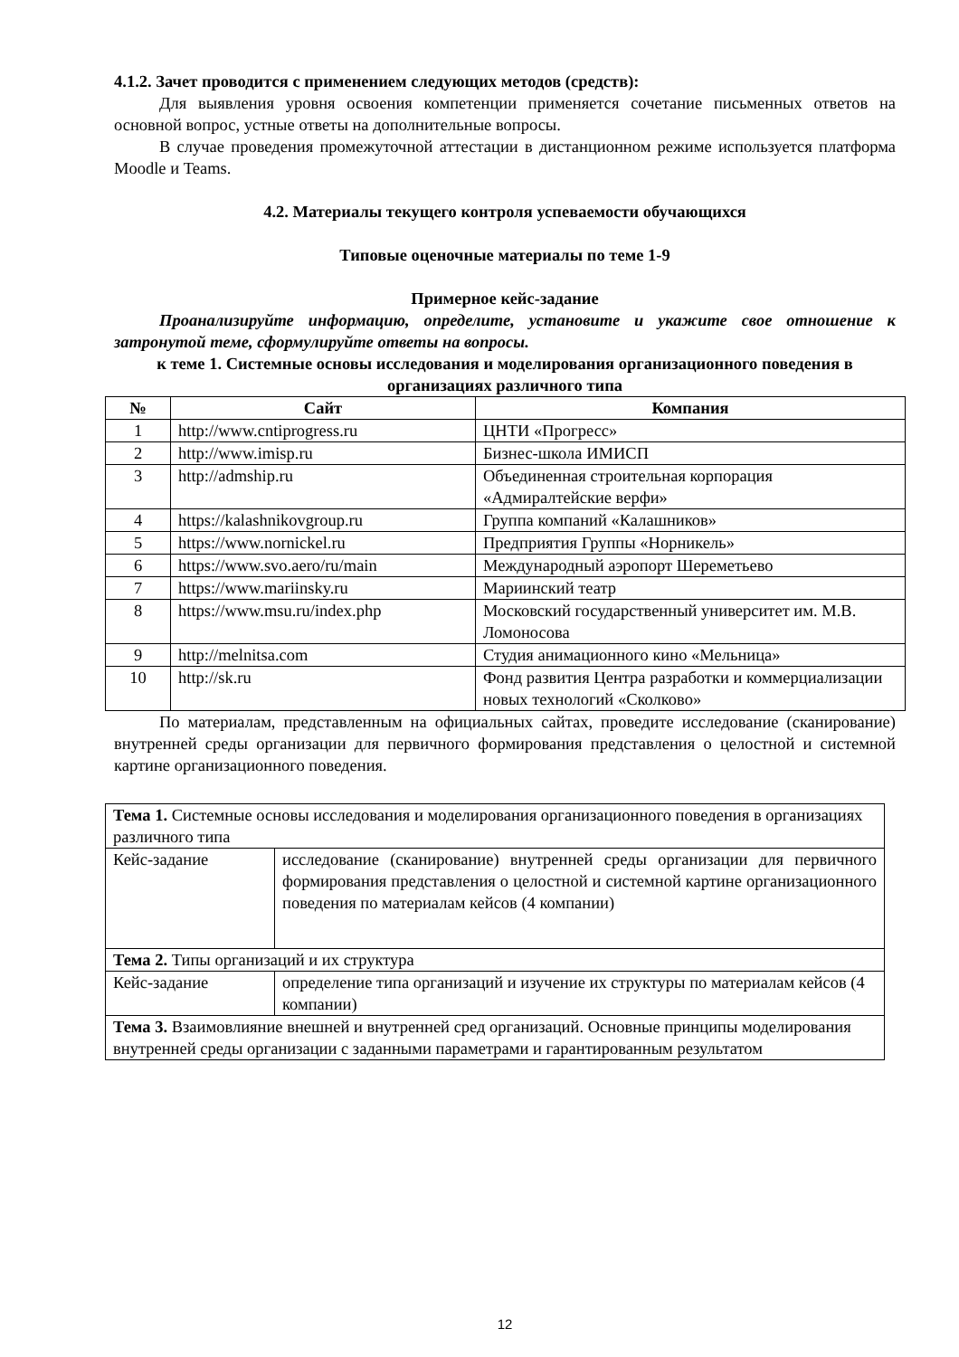4.1.2. Зачет проводится с применением следующих методов (средств):
Для выявления уровня освоения компетенции применяется сочетание письменных ответов на основной вопрос, устные ответы на дополнительные вопросы.
В случае проведения промежуточной аттестации в дистанционном режиме используется платформа Moodle и Teams.
4.2. Материалы текущего контроля успеваемости обучающихся
Типовые оценочные материалы по теме 1-9
Примерное кейс-задание
Проанализируйте информацию, определите, установите и укажите свое отношение к затронутой теме, сформулируйте ответы на вопросы.
к теме 1. Системные основы исследования и моделирования организационного поведения в организациях различного типа
| № | Сайт | Компания |
| --- | --- | --- |
| 1 | http://www.cntiprogress.ru | ЦНТИ «Прогресс» |
| 2 | http://www.imisp.ru | Бизнес-школа ИМИСП |
| 3 | http://admship.ru | Объединенная строительная корпорация «Адмиралтейские верфи» |
| 4 | https://kalashnikovgroup.ru | Группа компаний «Калашников» |
| 5 | https://www.nornickel.ru | Предприятия Группы «Норникель» |
| 6 | https://www.svo.aero/ru/main | Международный аэропорт Шереметьево |
| 7 | https://www.mariinsky.ru | Мариинский театр |
| 8 | https://www.msu.ru/index.php | Московский государственный университет им. М.В. Ломоносова |
| 9 | http://melnitsa.com | Студия анимационного кино «Мельница» |
| 10 | http://sk.ru | Фонд развития Центра разработки и коммерциализации новых технологий «Сколково» |
По материалам, представленным на официальных сайтах, проведите исследование (сканирование) внутренней среды организации для первичного формирования представления о целостной и системной картине организационного поведения.
| Тема 1. Системные основы исследования и моделирования организационного поведения в организациях различного типа | |
| Кейс-задание | исследование (сканирование) внутренней среды организации для первичного формирования представления о целостной и системной картине организационного поведения по материалам кейсов (4 компании) |
| Тема 2. Типы организаций и их структура | |
| Кейс-задание | определение типа организаций и изучение их структуры по материалам кейсов (4 компании) |
| Тема 3. Взаимовлияние внешней и внутренней сред организаций. Основные принципы моделирования внутренней среды организации с заданными параметрами и гарантированным результатом | |
12